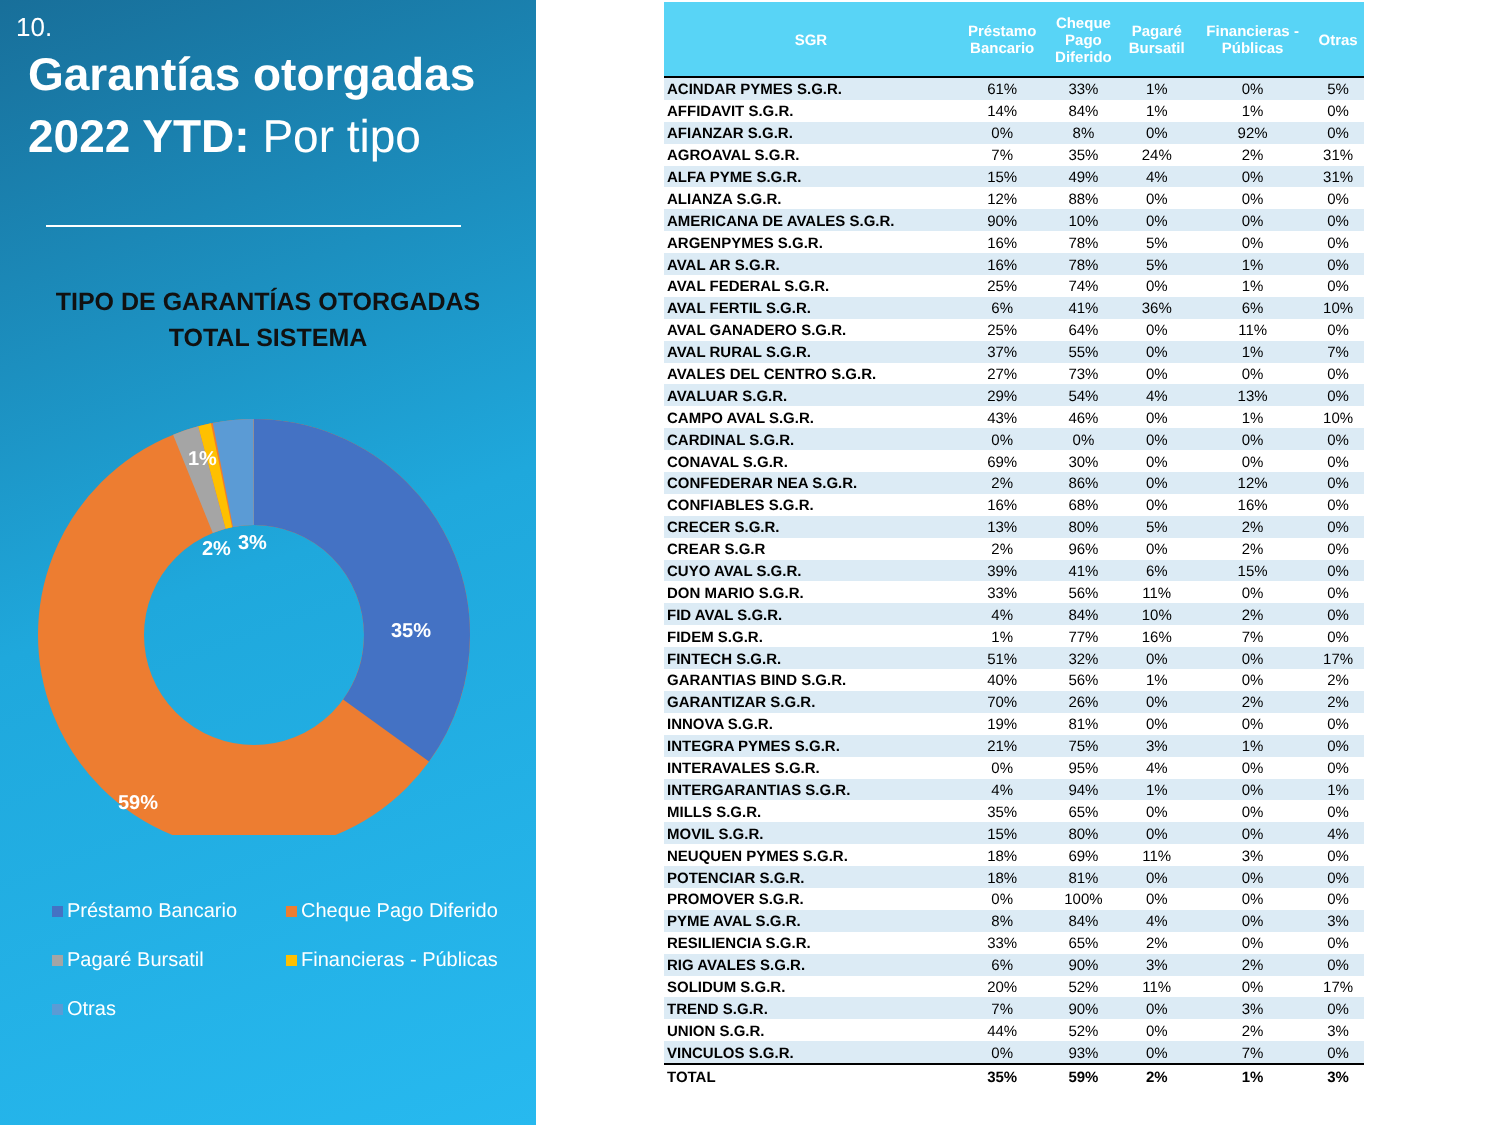10.
Garantías otorgadas 2022 YTD: Por tipo
TIPO DE GARANTÍAS OTORGADAS
TOTAL SISTEMA
1%
2%
3%
35%
59%
Préstamo Bancario
Cheque Pago Diferido
Pagaré Bursatil
Financieras - Públicas
Otras
| SGR | Préstamo Bancario | Cheque Pago Diferido | Pagaré Bursatil | Financieras - Públicas | Otras |
| --- | --- | --- | --- | --- | --- |
| ACINDAR PYMES S.G.R. | 61% | 33% | 1% | 0% | 5% |
| AFFIDAVIT S.G.R. | 14% | 84% | 1% | 1% | 0% |
| AFIANZAR S.G.R. | 0% | 8% | 0% | 92% | 0% |
| AGROAVAL S.G.R. | 7% | 35% | 24% | 2% | 31% |
| ALFA PYME S.G.R. | 15% | 49% | 4% | 0% | 31% |
| ALIANZA S.G.R. | 12% | 88% | 0% | 0% | 0% |
| AMERICANA DE AVALES S.G.R. | 90% | 10% | 0% | 0% | 0% |
| ARGENPYMES S.G.R. | 16% | 78% | 5% | 0% | 0% |
| AVAL AR S.G.R. | 16% | 78% | 5% | 1% | 0% |
| AVAL FEDERAL S.G.R. | 25% | 74% | 0% | 1% | 0% |
| AVAL FERTIL S.G.R. | 6% | 41% | 36% | 6% | 10% |
| AVAL GANADERO S.G.R. | 25% | 64% | 0% | 11% | 0% |
| AVAL RURAL S.G.R. | 37% | 55% | 0% | 1% | 7% |
| AVALES DEL CENTRO S.G.R. | 27% | 73% | 0% | 0% | 0% |
| AVALUAR S.G.R. | 29% | 54% | 4% | 13% | 0% |
| CAMPO AVAL S.G.R. | 43% | 46% | 0% | 1% | 10% |
| CARDINAL S.G.R. | 0% | 0% | 0% | 0% | 0% |
| CONAVAL S.G.R. | 69% | 30% | 0% | 0% | 0% |
| CONFEDERAR NEA S.G.R. | 2% | 86% | 0% | 12% | 0% |
| CONFIABLES S.G.R. | 16% | 68% | 0% | 16% | 0% |
| CRECER S.G.R. | 13% | 80% | 5% | 2% | 0% |
| CREAR S.G.R | 2% | 96% | 0% | 2% | 0% |
| CUYO AVAL S.G.R. | 39% | 41% | 6% | 15% | 0% |
| DON MARIO S.G.R. | 33% | 56% | 11% | 0% | 0% |
| FID AVAL S.G.R. | 4% | 84% | 10% | 2% | 0% |
| FIDEM S.G.R. | 1% | 77% | 16% | 7% | 0% |
| FINTECH S.G.R. | 51% | 32% | 0% | 0% | 17% |
| GARANTIAS BIND S.G.R. | 40% | 56% | 1% | 0% | 2% |
| GARANTIZAR S.G.R. | 70% | 26% | 0% | 2% | 2% |
| INNOVA S.G.R. | 19% | 81% | 0% | 0% | 0% |
| INTEGRA PYMES S.G.R. | 21% | 75% | 3% | 1% | 0% |
| INTERAVALES S.G.R. | 0% | 95% | 4% | 0% | 0% |
| INTERGARANTIAS S.G.R. | 4% | 94% | 1% | 0% | 1% |
| MILLS S.G.R. | 35% | 65% | 0% | 0% | 0% |
| MOVIL S.G.R. | 15% | 80% | 0% | 0% | 4% |
| NEUQUEN PYMES S.G.R. | 18% | 69% | 11% | 3% | 0% |
| POTENCIAR S.G.R. | 18% | 81% | 0% | 0% | 0% |
| PROMOVER S.G.R. | 0% | 100% | 0% | 0% | 0% |
| PYME AVAL S.G.R. | 8% | 84% | 4% | 0% | 3% |
| RESILIENCIA S.G.R. | 33% | 65% | 2% | 0% | 0% |
| RIG AVALES S.G.R. | 6% | 90% | 3% | 2% | 0% |
| SOLIDUM S.G.R. | 20% | 52% | 11% | 0% | 17% |
| TREND S.G.R. | 7% | 90% | 0% | 3% | 0% |
| UNION S.G.R. | 44% | 52% | 0% | 2% | 3% |
| VINCULOS S.G.R. | 0% | 93% | 0% | 7% | 0% |
| TOTAL | 35% | 59% | 2% | 1% | 3% |